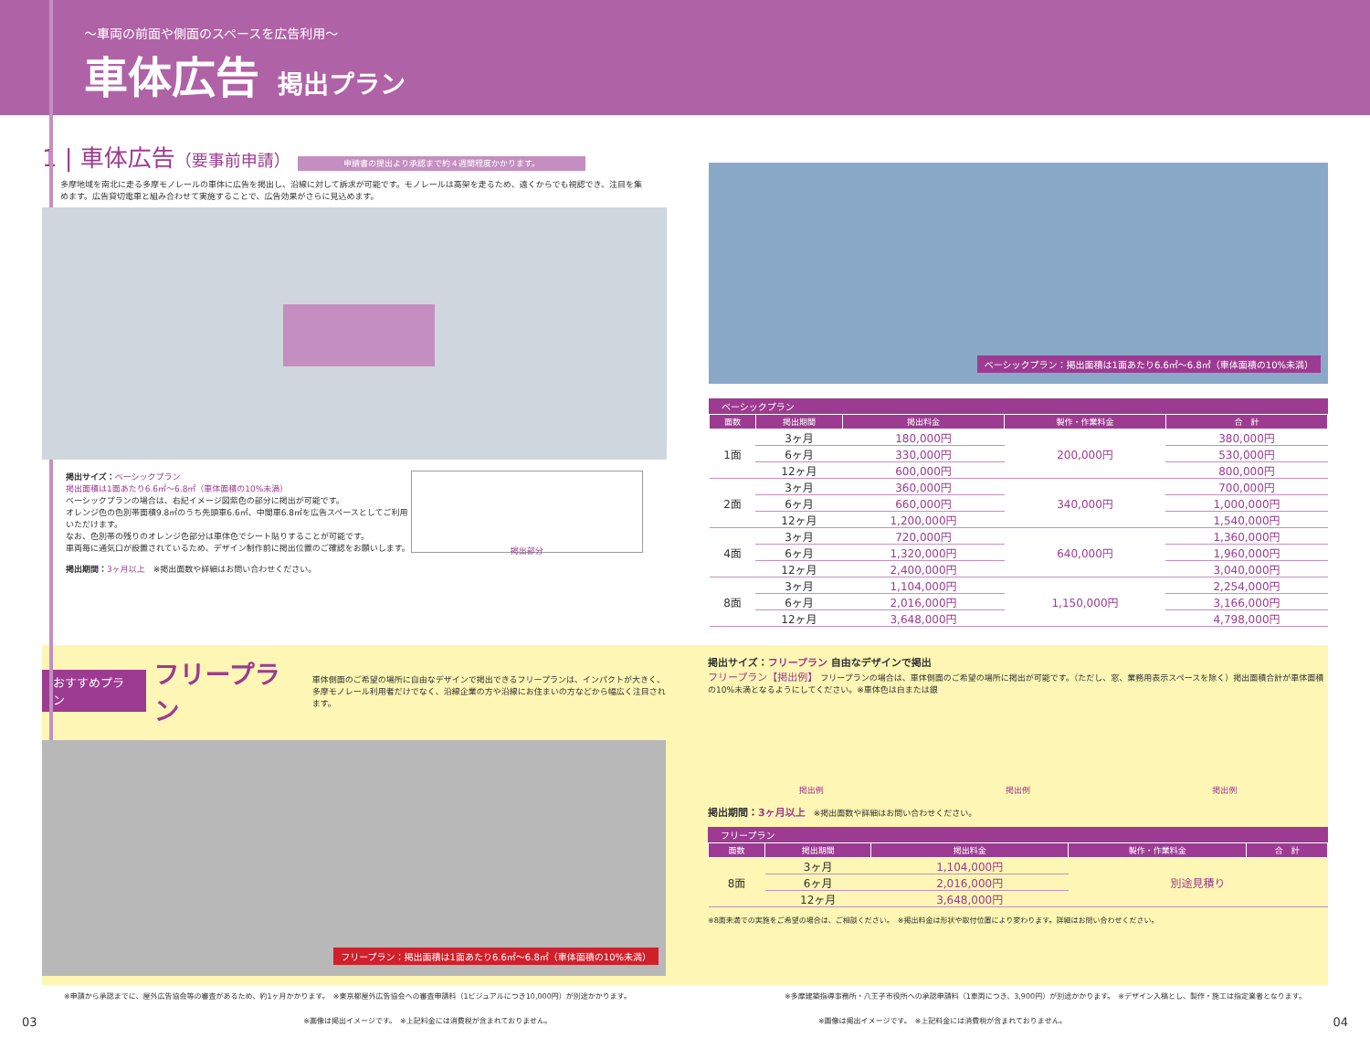～車両の前面や側面のスペースを広告利用～
車体広告 掲出プラン
1 | 車体広告（要事前申請） 申請書の提出より承認まで約４週間程度かかります。
多摩地域を南北に走る多摩モノレールの車体に広告を掲出し、沿線に対して訴求が可能です。モノレールは高架を走るため、遠くからでも視認でき、注目を集めます。広告貸切電車と組み合わせて実施することで、広告効果がさらに見込めます。
掲出サイズ：ベーシックプラン
掲出面積は1面あたり6.6㎡～6.8㎡（車体面積の10%未満）
ベーシックプランの場合は、右記イメージ図紫色の部分に掲出が可能です。
オレンジ色の色別帯面積9.8㎡のうち先頭車6.6㎡、中間車6.8㎡を広告スペースとしてご利用いただけます。
なお、色別帯の残りのオレンジ色部分は車体色でシート貼りすることが可能です。
車両毎に通気口が設置されているため、デザイン制作前に掲出位置のご確認をお願いします。
掲出期間：3ヶ月以上　※掲出面数や詳細はお問い合わせください。
掲出部分
ベーシックプラン：掲出面積は1面あたり6.6㎡～6.8㎡（車体面積の10%未満）
ベーシックプラン
| 面数 | 掲出期間 | 掲出料金 | 製作・作業料金 | 合 計 |
| --- | --- | --- | --- | --- |
| 1面 | 3ヶ月 | 180,000円 | 200,000円 | 380,000円 |
| | 6ヶ月 | 330,000円 | | 530,000円 |
| | 12ヶ月 | 600,000円 | | 800,000円 |
| 2面 | 3ヶ月 | 360,000円 | 340,000円 | 700,000円 |
| | 6ヶ月 | 660,000円 | | 1,000,000円 |
| | 12ヶ月 | 1,200,000円 | | 1,540,000円 |
| 4面 | 3ヶ月 | 720,000円 | 640,000円 | 1,360,000円 |
| | 6ヶ月 | 1,320,000円 | | 1,960,000円 |
| | 12ヶ月 | 2,400,000円 | | 3,040,000円 |
| 8面 | 3ヶ月 | 1,104,000円 | 1,150,000円 | 2,254,000円 |
| | 6ヶ月 | 2,016,000円 | | 3,166,000円 |
| | 12ヶ月 | 3,648,000円 | | 4,798,000円 |
おすすめプラン フリープラン 車体側面のご希望の場所に自由なデザインで掲出できるフリープランは、インパクトが大きく、多摩モノレール利用者だけでなく、沿線企業の方や沿線にお住まいの方などから幅広く注目されます。
フリープラン：掲出面積は1面あたり6.6㎡～6.8㎡（車体面積の10%未満）
掲出サイズ：フリープラン 自由なデザインで掲出
フリープラン【掲出例】 フリープランの場合は、車体側面のご希望の場所に掲出が可能です。（ただし、窓、業務用表示スペースを除く）掲出面積合計が車体面積の10%未満となるようにしてください。※車体色は白または銀
掲出例 掲出例 掲出例
掲出期間：3ヶ月以上　※掲出面数や詳細はお問い合わせください。
フリープラン
| 面数 | 掲出期間 | 掲出料金 | 製作・作業料金 | 合 計 |
| --- | --- | --- | --- | --- |
| 8面 | 3ヶ月 | 1,104,000円 | 別途見積り | |
| | 6ヶ月 | 2,016,000円 | | |
| | 12ヶ月 | 3,648,000円 | | |
※8面未満での実施をご希望の場合は、ご相談ください。　※掲出料金は形状や取付位置により変わります。詳細はお問い合わせください。
※申請から承認までに、屋外広告協会等の審査があるため、約1ヶ月かかります。　※東京都屋外広告協会への審査申請料（1ビジュアルにつき10,000円）が別途かかります。 ※多摩建築指導事務所・八王子市役所への承認申請料（1車両につき、3,900円）が別途かかります。　※デザイン入稿とし、製作・施工は指定業者となります。
03 ※画像は掲出イメージです。　※上記料金には消費税が含まれておりません。 ※画像は掲出イメージです。　※上記料金には消費税が含まれておりません。 04